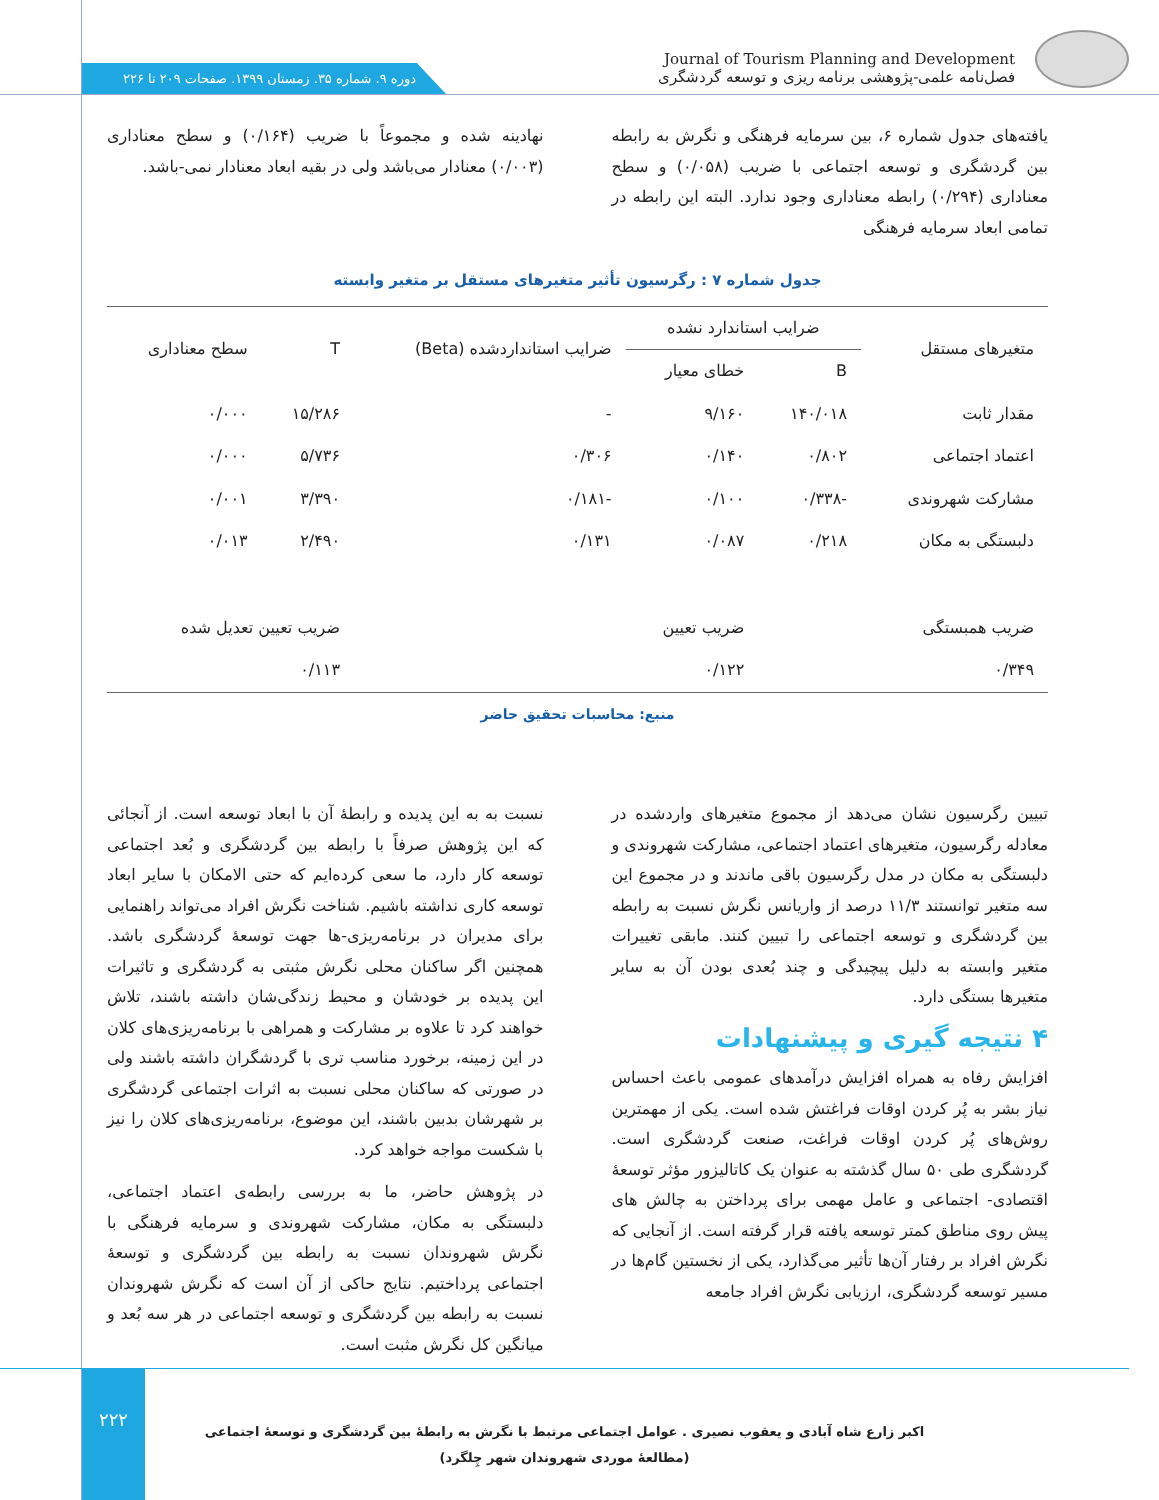دوره ۹. شماره ۳۵. زمستان ۱۳۹۹. صفحات ۲۰۹ تا ۲۲۶
Journal of Tourism Planning and Development
فصل‌نامه علمی-پژوهشی برنامه ریزی و توسعه گردشگری
یافته‌های جدول شماره ۶، بین سرمایه فرهنگی و نگرش به رابطه بین گردشگری و توسعه اجتماعی با ضریب (۰/۰۵۸) و سطح معناداری (۰/۲۹۴) رابطه معناداری وجود ندارد. البته این رابطه در تمامی ابعاد سرمایه فرهنگی
نهادینه شده و مجموعاً با ضریب (۰/۱۶۴) و سطح معناداری (۰/۰۰۳) معنادار می‌باشد ولی در بقیه ابعاد معنادار نمی-باشد.
جدول شماره ۷ : رگرسیون تأثیر متغیرهای مستقل بر متغیر وابسته
| متغیرهای مستقل | ضرایب استاندارد نشده | | ضرایب استانداردشده (Beta) | T | سطح معناداری |
| --- | --- | --- | --- | --- | --- |
| | B | خطای معیار | | | |
| مقدار ثابت | ۱۴۰/۰۱۸ | ۹/۱۶۰ | - | ۱۵/۲۸۶ | ۰/۰۰۰ |
| اعتماد اجتماعی | ۰/۸۰۲ | ۰/۱۴۰ | ۰/۳۰۶ | ۵/۷۳۶ | ۰/۰۰۰ |
| مشارکت شهروندی | -۰/۳۳۸ | ۰/۱۰۰ | -۰/۱۸۱ | ۳/۳۹۰ | ۰/۰۰۱ |
| دلبستگی به مکان | ۰/۲۱۸ | ۰/۰۸۷ | ۰/۱۳۱ | ۲/۴۹۰ | ۰/۰۱۳ |
| ضریب همبستگی | | ضریب تعیین | | ضریب تعیین تعدیل شده | |
| ۰/۳۴۹ | | ۰/۱۲۲ | | ۰/۱۱۳ | |
منبع: محاسبات تحقیق حاضر
تبیین رگرسیون نشان می‌دهد از مجموع متغیرهای واردشده در معادله رگرسیون، متغیرهای اعتماد اجتماعی، مشارکت شهروندی و دلبستگی به مکان در مدل رگرسیون باقی ماندند و در مجموع این سه متغیر توانستند ۱۱/۳ درصد از واریانس نگرش نسبت به رابطه بین گردشگری و توسعه اجتماعی را تبیین کنند. مابقی تغییرات متغیر وابسته به دلیل پیچیدگی و چند بُعدی بودن آن به سایر متغیرها بستگی دارد.
۴ نتیجه گیری و پیشنهادات
افزایش رفاه به همراه افزایش درآمدهای عمومی باعث احساس نیاز بشر به پُر کردن اوقات فراغتش شده است. یکی از مهمترین روش‌های پُر کردن اوقات فراغت، صنعت گردشگری است. گردشگری طی ۵۰ سال گذشته به عنوان یک کاتالیزور مؤثر توسعهٔ اقتصادی- اجتماعی و عامل مهمی برای پرداختن به چالش های پیش روی مناطق کمتر توسعه یافته قرار گرفته است. از آنجایی که نگرش افراد بر رفتار آن‌ها تأثیر می‌گذارد، یکی از نخستین گام‌ها در مسیر توسعه گردشگری، ارزیابی نگرش افراد جامعه
نسبت به به این پدیده و رابطهٔ آن با ابعاد توسعه است. از آنجائی که این پژوهش صرفاً با رابطه بین گردشگری و بُعد اجتماعی توسعه کار دارد، ما سعی کرده‌ایم که حتی الامکان با سایر ابعاد توسعه کاری نداشته باشیم. شناخت نگرش افراد می‌تواند راهنمایی برای مدیران در برنامه‌ریزی-ها جهت توسعهٔ گردشگری باشد. همچنین اگر ساکنان محلی نگرش مثبتی به گردشگری و تاثیرات این پدیده بر خودشان و محیط زندگی‌شان داشته باشند، تلاش خواهند کرد تا علاوه بر مشارکت و همراهی با برنامه‌ریزی‌های کلان در این زمینه، برخورد مناسب تری با گردشگران داشته باشند ولی در صورتی که ساکنان محلی نسبت به اثرات اجتماعی گردشگری بر شهرشان بدبین باشند، این موضوع، برنامه‌ریزی‌های کلان را نیز با شکست مواجه خواهد کرد.
در پژوهش حاضر، ما به بررسی رابطه‌ی اعتماد اجتماعی، دلبستگی به مکان، مشارکت شهروندی و سرمایه فرهنگی با نگرش شهروندان نسبت به رابطه بین گردشگری و توسعهٔ اجتماعی پرداختیم. نتایج حاکی از آن است که نگرش شهروندان نسبت به رابطه بین گردشگری و توسعه اجتماعی در هر سه بُعد و میانگین کل نگرش مثبت است.
۲۲۲
اکبر زارع شاه آبادی و یعقوب نصیری . عوامل اجتماعی مرتبط با نگرش به رابطهٔ بین گردشگری و توسعهٔ اجتماعی (مطالعهٔ موردی شهروندان شهر چِلگرد)